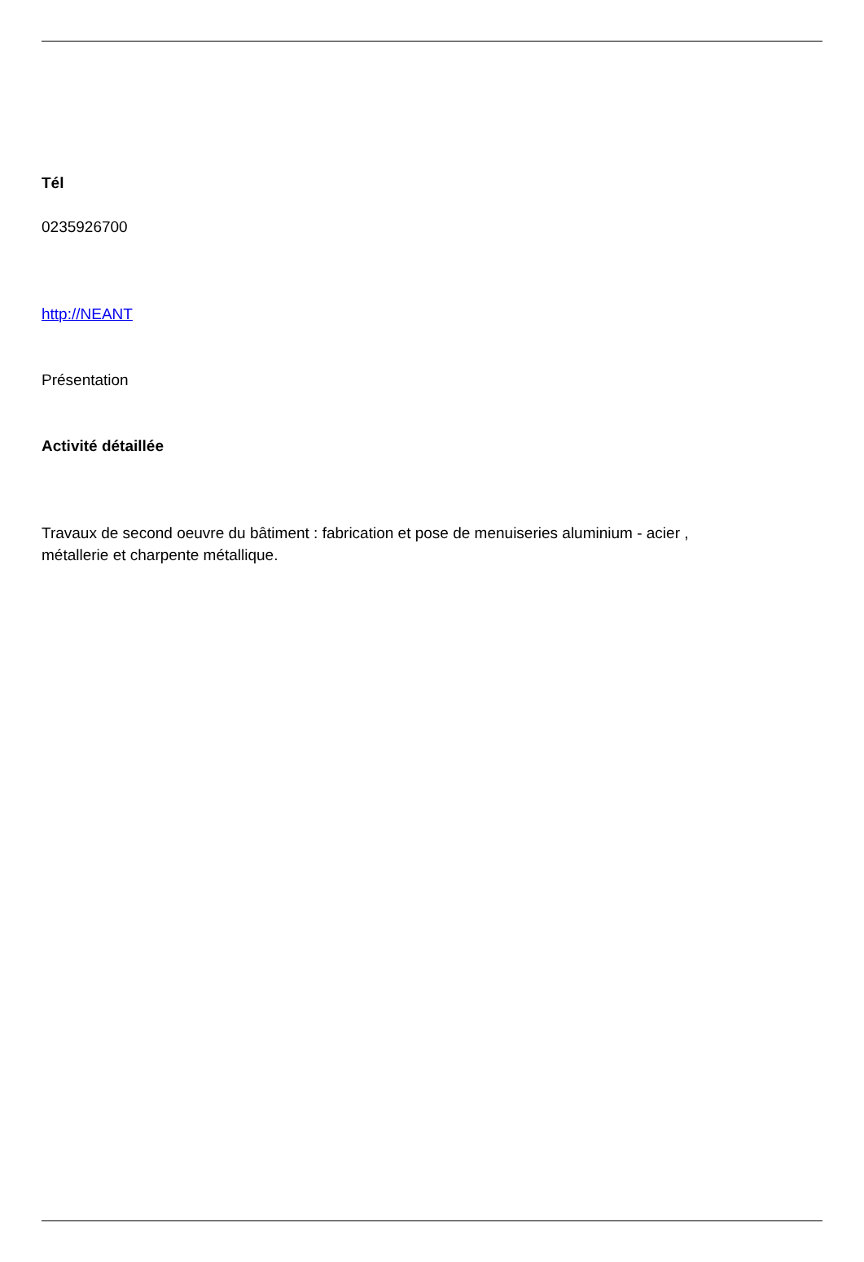Tél
0235926700
http://NEANT
Présentation
Activité détaillée
Travaux de second oeuvre du bâtiment : fabrication et pose de menuiseries aluminium - acier ,
métallerie et charpente métallique.